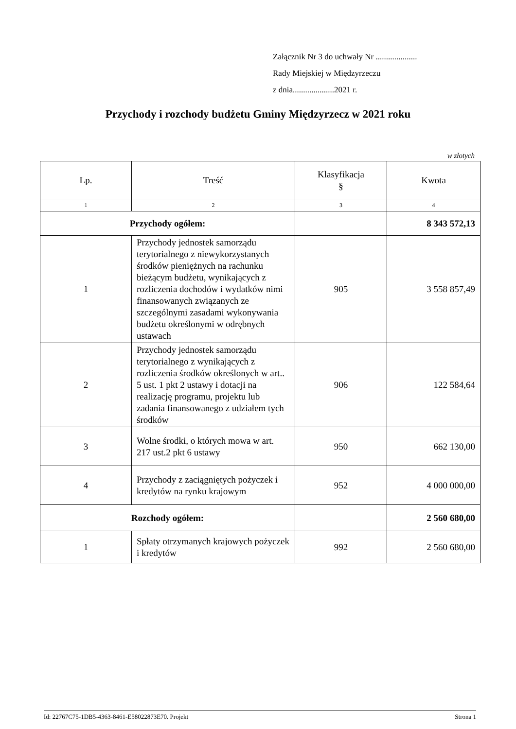Załącznik Nr 3 do uchwały Nr ....................
Rady Miejskiej w Międzyrzeczu
z dnia....................2021 r.
Przychody i rozchody budżetu Gminy Międzyrzecz w 2021 roku
w złotych
| Lp. | Treść | Klasyfikacja § | Kwota |
| --- | --- | --- | --- |
| 1 | 2 | 3 | 4 |
| Przychody ogółem: | | | 8 343 572,13 |
| 1 | Przychody jednostek samorządu terytorialnego z niewykorzystanych środków pieniężnych na rachunku bieżącym budżetu, wynikających z rozliczenia dochodów i wydatków nimi finansowanych związanych ze szczególnymi zasadami wykonywania budżetu określonymi w odrębnych ustawach | 905 | 3 558 857,49 |
| 2 | Przychody jednostek samorządu terytorialnego z wynikających z rozliczenia środków określonych w art.. 5 ust. 1 pkt 2 ustawy i dotacji na realizację programu, projektu lub zadania finansowanego z udziałem tych środków | 906 | 122 584,64 |
| 3 | Wolne środki, o których mowa w art. 217 ust.2 pkt 6 ustawy | 950 | 662 130,00 |
| 4 | Przychody z zaciągniętych pożyczek i kredytów na rynku krajowym | 952 | 4 000 000,00 |
| Rozchody ogółem: | | | 2 560 680,00 |
| 1 | Spłaty otrzymanych krajowych pożyczek i kredytów | 992 | 2 560 680,00 |
Id: 22767C75-1DB5-4363-8461-E58022873E70. Projekt Strona 1